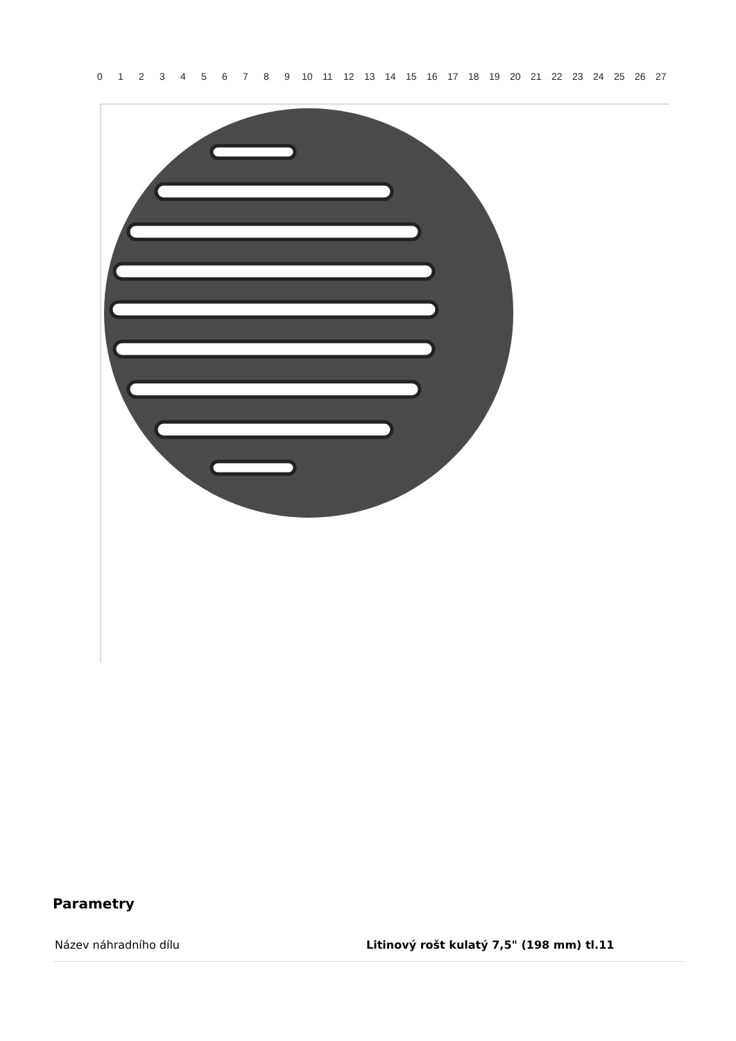0
1
2
3
4
5
6
7
8
9
10
11
12
13
14
15
16
17
18
19
20
21
22
23
24
25
26
27
Parametry
| Název náhradního dílu | Litinový rošt kulatý 7,5" (198 mm) tl.11 |